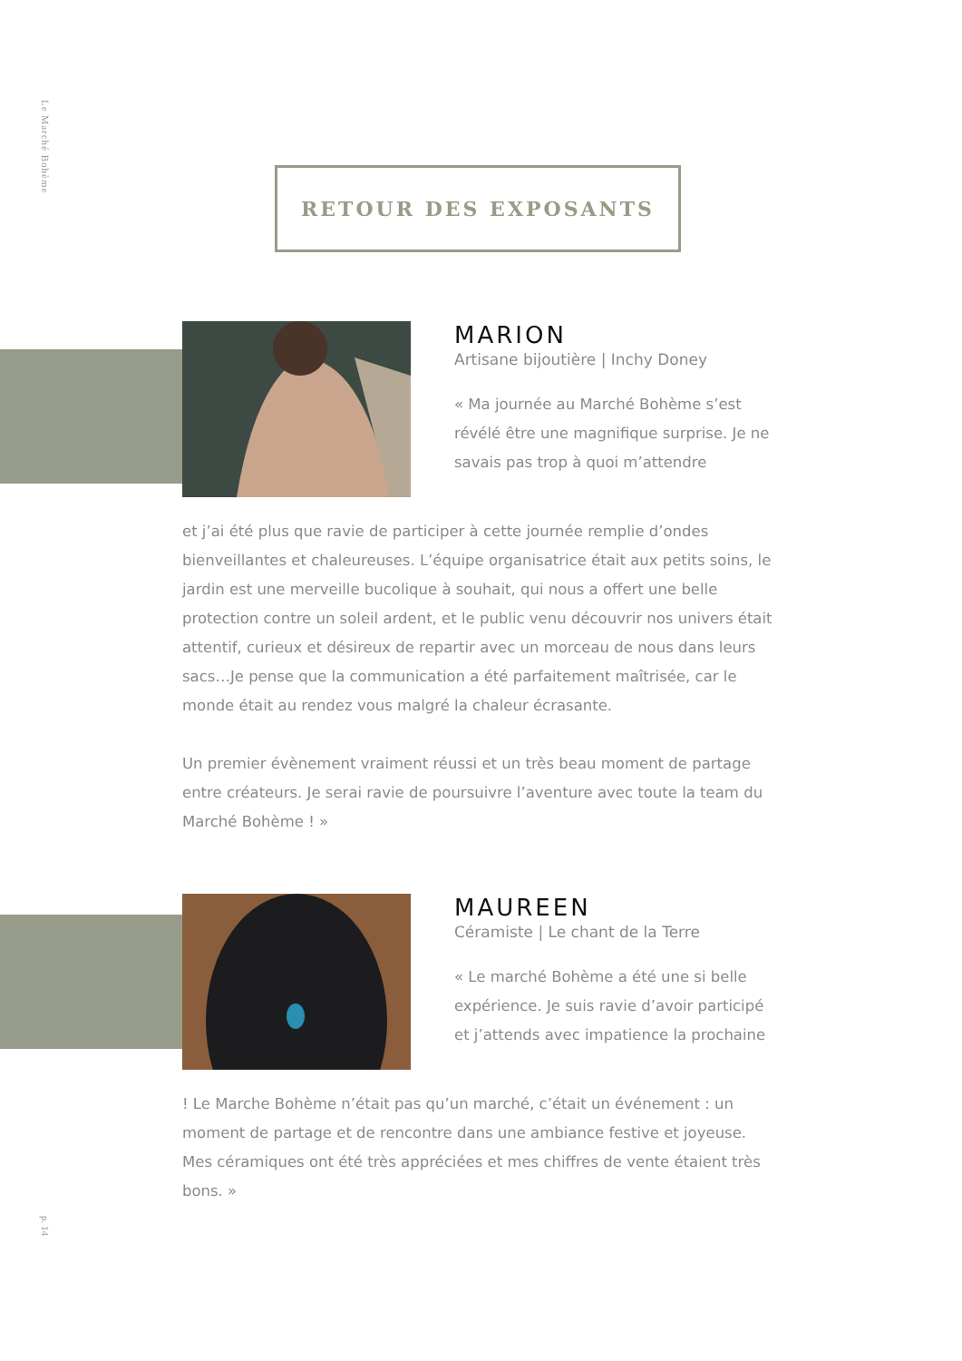Le Marché Bohème
RETOUR DES EXPOSANTS
MARION
Artisane bijoutière | Inchy Doney
« Ma journée au Marché Bohème s’est révélé être une magnifique surprise. Je ne savais pas trop à quoi m’attendre
et j’ai été plus que ravie de participer à cette journée remplie d’ondes bienveillantes et chaleureuses. L’équipe organisatrice était aux petits soins, le jardin est une merveille bucolique à souhait, qui nous a offert une belle protection contre un soleil ardent, et le public venu découvrir nos univers était attentif, curieux et désireux de repartir avec un morceau de nous dans leurs sacs…Je pense que la communication a été parfaitement maîtrisée, car le monde était au rendez vous malgré la chaleur écrasante.
Un premier évènement vraiment réussi et un très beau moment de partage entre créateurs. Je serai ravie de poursuivre l’aventure avec toute la team du Marché Bohème ! »
MAUREEN
Céramiste | Le chant de la Terre
« Le marché Bohème a été une si belle expérience. Je suis ravie d’avoir participé et j’attends avec impatience la prochaine
! Le Marche Bohème n’était pas qu’un marché, c’était un événement : un moment de partage et de rencontre dans une ambiance festive et joyeuse. Mes céramiques ont été très appréciées et mes chiffres de vente étaient très bons. »
p. 14